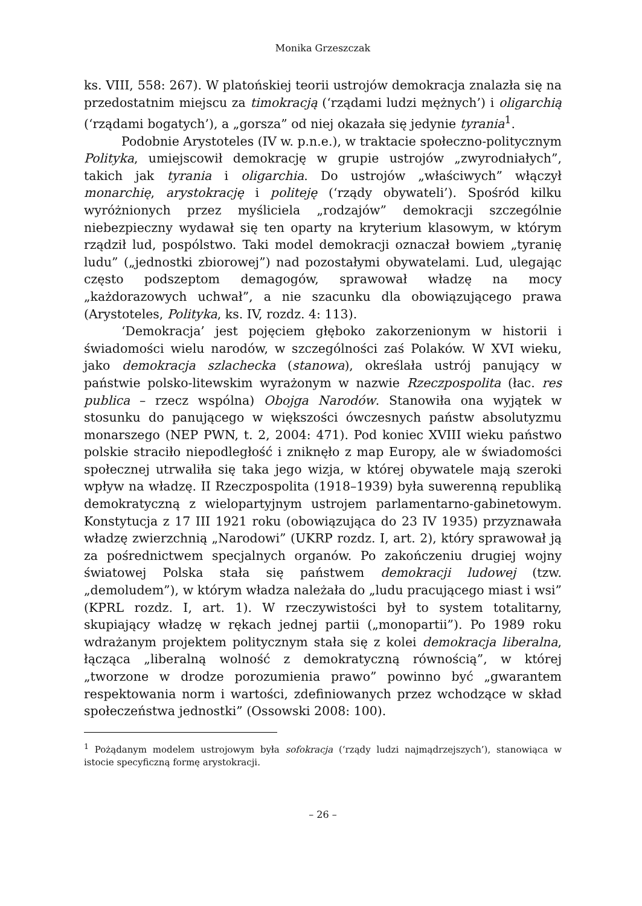Monika Grzeszczak
ks. VIII, 558: 267). W platońskiej teorii ustrojów demokracja znalazła się na przedostatnim miejscu za timokracją (‘rządami ludzi mężnych’) i oligarchią (‘rządami bogatych’), a „gorsza” od niej okazała się jedynie tyrania<sup>1</sup>.
Podobnie Arystoteles (IV w. p.n.e.), w traktacie społeczno-politycznym Polityka, umiejscowił demokrację w grupie ustrojów „zwyrodniałych”, takich jak tyrania i oligarchia. Do ustrojów „właściwych” włączył monarchię, arystokrację i politeję (‘rządy obywateli’). Spośród kilku wyróżnionych przez myśliciela „rodzajów” demokracji szczególnie niebezpieczny wydawał się ten oparty na kryterium klasowym, w którym rządził lud, pospólstwo. Taki model demokracji oznaczał bowiem „tyranię ludu” („jednostki zbiorowej”) nad pozostałymi obywatelami. Lud, ulegając często podszeptom demagogów, sprawował władzę na mocy „każdorazowych uchwał”, a nie szacunku dla obowiązującego prawa (Arystoteles, Polityka, ks. IV, rozdz. 4: 113).
‘Demokracja’ jest pojęciem głęboko zakorzenionym w historii i świadomości wielu narodów, w szczególności zaś Polaków. W XVI wieku, jako demokracja szlachecka (stanowa), określała ustrój panujący w państwie polsko-litewskim wyrażonym w nazwie Rzeczpospolita (łac. res publica – rzecz wspólna) Obojga Narodów. Stanowiła ona wyjątek w stosunku do panującego w większości ówczesnych państw absolutyzmu monarszego (NEP PWN, t. 2, 2004: 471). Pod koniec XVIII wieku państwo polskie straciło niepodległość i zniknęło z map Europy, ale w świadomości społecznej utrwaliła się taka jego wizja, w której obywatele mają szeroki wpływ na władzę. II Rzeczpospolita (1918–1939) była suwerenną republiką demokratyczną z wielopartyjnym ustrojem parlamentarno-gabinetowym. Konstytucja z 17 III 1921 roku (obowiązująca do 23 IV 1935) przyznawała władzę zwierzchnią „Narodowi” (UKRP rozdz. I, art. 2), który sprawował ją za pośrednictwem specjalnych organów. Po zakończeniu drugiej wojny światowej Polska stała się państwem demokracji ludowej (tzw. „demoludem”), w którym władza należała do „ludu pracującego miast i wsi” (KPRL rozdz. I, art. 1). W rzeczywistości był to system totalitarny, skupiający władzę w rękach jednej partii („monopartii”). Po 1989 roku wdrażanym projektem politycznym stała się z kolei demokracja liberalna, łącząca „liberalną wolność z demokratyczną równością”, w której „tworzone w drodze porozumienia prawo” powinno być „gwarantem respektowania norm i wartości, zdefiniowanych przez wchodzące w skład społeczeństwa jednostki” (Ossowski 2008: 100).
<sup>1</sup> Pożądanym modelem ustrojowym była sofokracja (‘rządy ludzi najmądrzejszych’), stanowiąca w istocie specyficzną formę arystokracji.
– 26 –